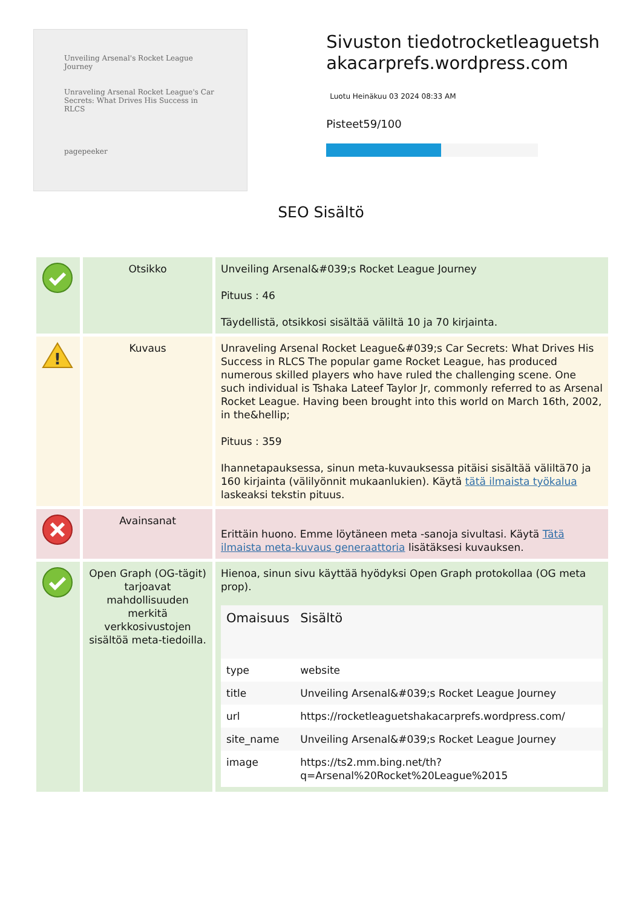Unveiling Arsenal's Rocket League Journey
Unraveling Arsenal Rocket League's Car Secrets: What Drives His Success in RLCS
pagepeeker
Sivuston tiedotrocketleaguetshakacarprefs.wordpress.com
Luotu Heinäkuu 03 2024 08:33 AM
Pisteet59/100
SEO Sisältö
| | Otsikko | Unveiling Arsenal&#039;s Rocket League Journey Pituus : 46 Täydellistä, otsikkosi sisältää väliltä 10 ja 70 kirjainta. |
| ! | Kuvaus | Unraveling Arsenal Rocket League&#039;s Car Secrets: What Drives His Success in RLCS The popular game Rocket League, has produced numerous skilled players who have ruled the challenging scene. One such individual is Tshaka Lateef Taylor Jr, commonly referred to as Arsenal Rocket League. Having been brought into this world on March 16th, 2002, in the&hellip; Pituus : 359 Ihannetapauksessa, sinun meta-kuvauksessa pitäisi sisältää väliltä70 ja 160 kirjainta (välilyönnit mukaanlukien). Käytä tätä ilmaista työkalua laskeaksi tekstin pituus. |
| | Avainsanat | Erittäin huono. Emme löytäneen meta -sanoja sivultasi. Käytä Tätä ilmaista meta-kuvaus generaattoria lisätäksesi kuvauksen. |
| | Open Graph (OG-tägit) tarjoavat mahdollisuuden merkitä verkkosivustojen sisältöä meta-tiedoilla. | Hienoa, sinun sivu käyttää hyödyksi Open Graph protokollaa (OG meta prop). / Omaisuus / Sisältö / / --- / --- / / type / website / / title / Unveiling Arsenal&#039;s Rocket League Journey / / url / https://rocketleaguetshakacarprefs.wordpress.com/ / / site_name / Unveiling Arsenal&#039;s Rocket League Journey / / image / https://ts2.mm.bing.net/th?q=Arsenal%20Rocket%20League%2015 / |